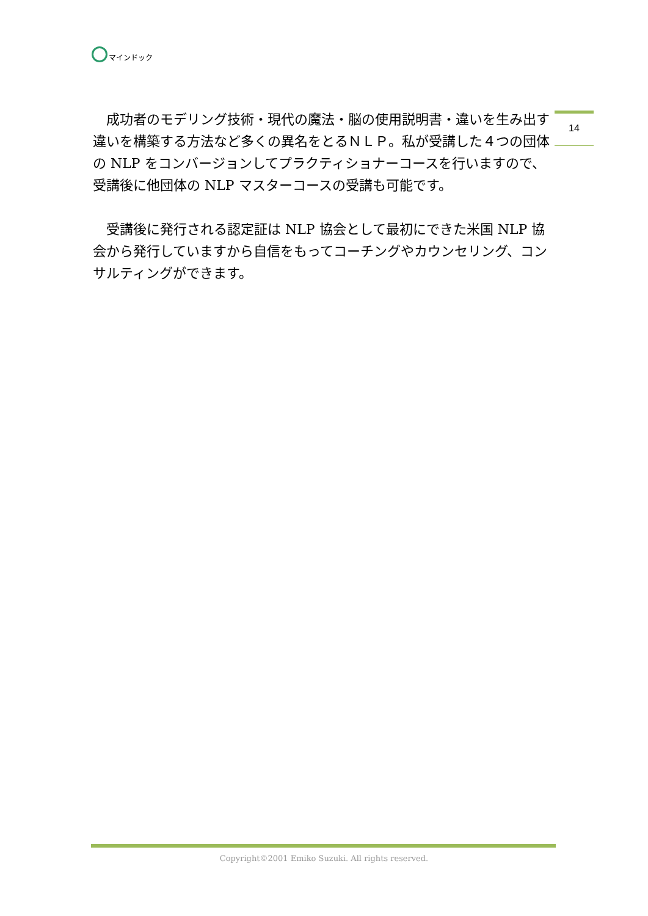マインドック
14
　成功者のモデリング技術・現代の魔法・脳の使用説明書・違いを生み出す違いを構築する方法など多くの異名をとるＮＬＰ。私が受講した４つの団体の NLP をコンバージョンしてプラクティショナーコースを行いますので、受講後に他団体の NLP マスターコースの受講も可能です。
　受講後に発行される認定証は NLP 協会として最初にできた米国 NLP 協会から発行していますから自信をもってコーチングやカウンセリング、コンサルティングができます。
Copyright©2001 Emiko Suzuki. All rights reserved.